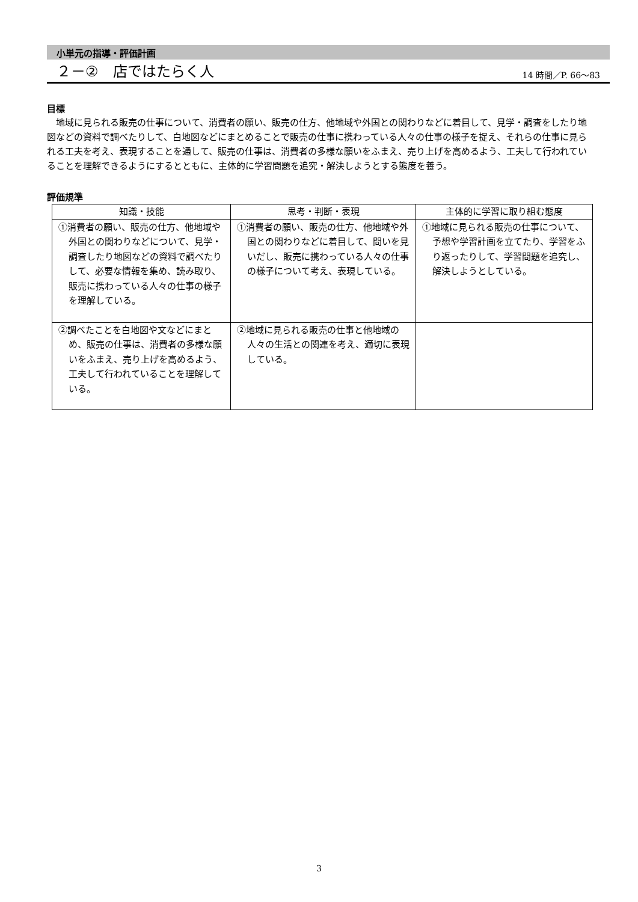小単元の指導・評価計画
２－②　店ではたらく人
14 時間／P. 66～83
目標
地域に見られる販売の仕事について、消費者の願い、販売の仕方、他地域や外国との関わりなどに着目して、見学・調査をしたり地図などの資料で調べたりして、白地図などにまとめることで販売の仕事に携わっている人々の仕事の様子を捉え、それらの仕事に見られる工夫を考え、表現することを通して、販売の仕事は、消費者の多様な願いをふまえ、売り上げを高めるよう、工夫して行われていることを理解できるようにするとともに、主体的に学習問題を追究・解決しようとする態度を養う。
評価規準
| 知識・技能 | 思考・判断・表現 | 主体的に学習に取り組む態度 |
| --- | --- | --- |
| ①消費者の願い、販売の仕方、他地域や外国との関わりなどについて、見学・調査したり地図などの資料で調べたりして、必要な情報を集め、読み取り、販売に携わっている人々の仕事の様子を理解している。 | ①消費者の願い、販売の仕方、他地域や外国との関わりなどに着目して、問いを見いだし、販売に携わっている人々の仕事の様子について考え、表現している。 | ①地域に見られる販売の仕事について、予想や学習計画を立てたり、学習をふり返ったりして、学習問題を追究し、解決しようとしている。 |
| ②調べたことを白地図や文などにまとめ、販売の仕事は、消費者の多様な願いをふまえ、売り上げを高めるよう、工夫して行われていることを理解している。 | ②地域に見られる販売の仕事と他地域の人々の生活との関連を考え、適切に表現している。 | |
3